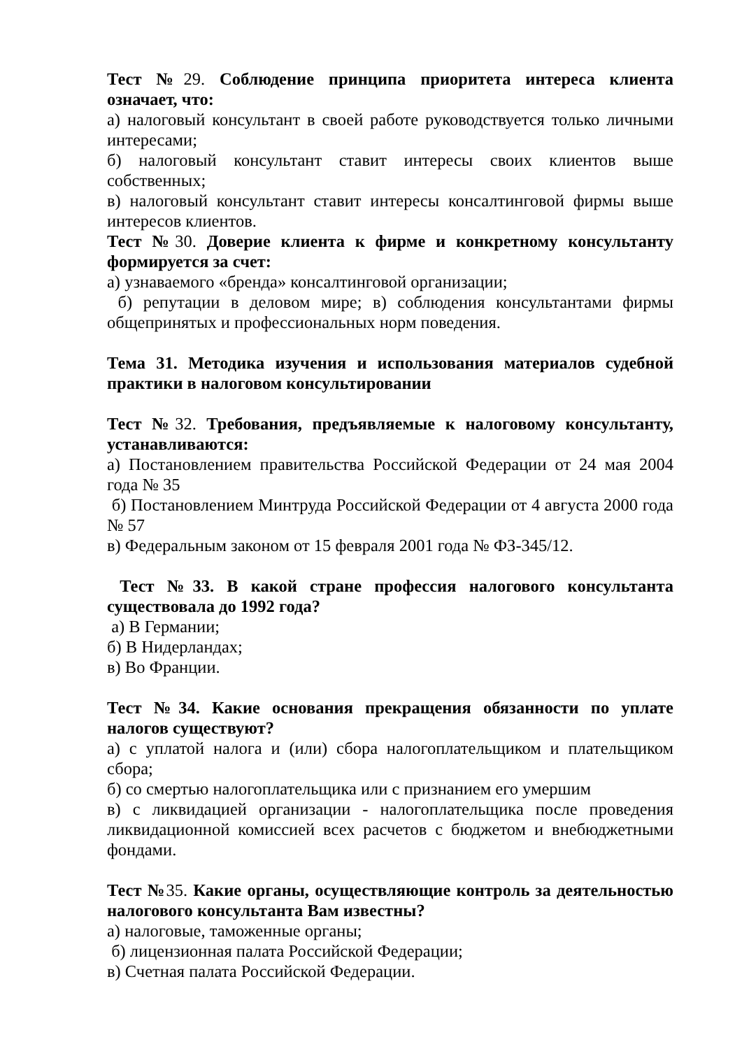Тест №29. Соблюдение принципа приоритета интереса клиента означает, что:
а) налоговый консультант в своей работе руководствуется только личными интересами;
б) налоговый консультант ставит интересы своих клиентов выше собственных;
в) налоговый консультант ставит интересы консалтинговой фирмы выше интересов клиентов.
Тест №30. Доверие клиента к фирме и конкретному консультанту формируется за счет:
а) узнаваемого «бренда» консалтинговой организации;
б) репутации в деловом мире; в) соблюдения консультантами фирмы общепринятых и профессиональных норм поведения.
Тема 31. Методика изучения и использования материалов судебной практики в налоговом консультировании
Тест №32. Требования, предъявляемые к налоговому консультанту, устанавливаются:
а) Постановлением правительства Российской Федерации от 24 мая 2004 года № 35
б) Постановлением Минтруда Российской Федерации от 4 августа 2000 года № 57
в) Федеральным законом от 15 февраля 2001 года № ФЗ-345/12.
Тест №33. В какой стране профессия налогового консультанта существовала до 1992 года?
а) В Германии;
б) В Нидерландах;
в) Во Франции.
Тест №34. Какие основания прекращения обязанности по уплате налогов существуют?
а) с уплатой налога и (или) сбора налогоплательщиком и плательщиком сбора;
б) со смертью налогоплательщика или с признанием его умершим
в) с ликвидацией организации - налогоплательщика после проведения ликвидационной комиссией всех расчетов с бюджетом и внебюджетными фондами.
Тест №35. Какие органы, осуществляющие контроль за деятельностью налогового консультанта Вам известны?
а) налоговые, таможенные органы;
б) лицензионная палата Российской Федерации;
в) Счетная палата Российской Федерации.